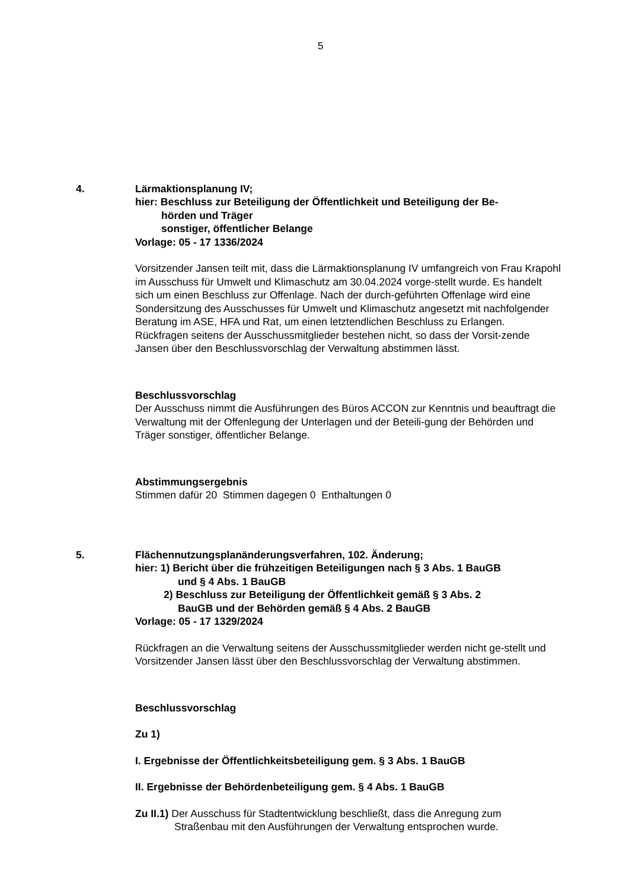5
4. Lärmaktionsplanung IV;
hier: Beschluss zur Beteiligung der Öffentlichkeit und Beteiligung der Be-
hörden und Träger
sonstiger, öffentlicher Belange
Vorlage: 05 - 17 1336/2024
Vorsitzender Jansen teilt mit, dass die Lärmaktionsplanung IV umfangreich von Frau Krapohl im Ausschuss für Umwelt und Klimaschutz am 30.04.2024 vorge-stellt wurde. Es handelt sich um einen Beschluss zur Offenlage. Nach der durch-geführten Offenlage wird eine Sondersitzung des Ausschusses für Umwelt und Klimaschutz angesetzt mit nachfolgender Beratung im ASE, HFA und Rat, um einen letztendlichen Beschluss zu Erlangen.
Rückfragen seitens der Ausschussmitglieder bestehen nicht, so dass der Vorsit-zende Jansen über den Beschlussvorschlag der Verwaltung abstimmen lässt.
Beschlussvorschlag
Der Ausschuss nimmt die Ausführungen des Büros ACCON zur Kenntnis und beauftragt die Verwaltung mit der Offenlegung der Unterlagen und der Beteili-gung der Behörden und Träger sonstiger, öffentlicher Belange.
Abstimmungsergebnis
Stimmen dafür 20 Stimmen dagegen 0 Enthaltungen 0
5. Flächennutzungsplanänderungsverfahren, 102. Änderung;
hier: 1) Bericht über die frühzeitigen Beteiligungen nach § 3 Abs. 1 BauGB
und § 4 Abs. 1 BauGB
2) Beschluss zur Beteiligung der Öffentlichkeit gemäß § 3 Abs. 2
BauGB und der Behörden gemäß § 4 Abs. 2 BauGB
Vorlage: 05 - 17 1329/2024
Rückfragen an die Verwaltung seitens der Ausschussmitglieder werden nicht ge-stellt und Vorsitzender Jansen lässt über den Beschlussvorschlag der Verwaltung abstimmen.
Beschlussvorschlag
Zu 1)
I. Ergebnisse der Öffentlichkeitsbeteiligung gem. § 3 Abs. 1 BauGB
II. Ergebnisse der Behördenbeteiligung gem. § 4 Abs. 1 BauGB
Zu II.1) Der Ausschuss für Stadtentwicklung beschließt, dass die Anregung zum
Straßenbau mit den Ausführungen der Verwaltung entsprochen wurde.